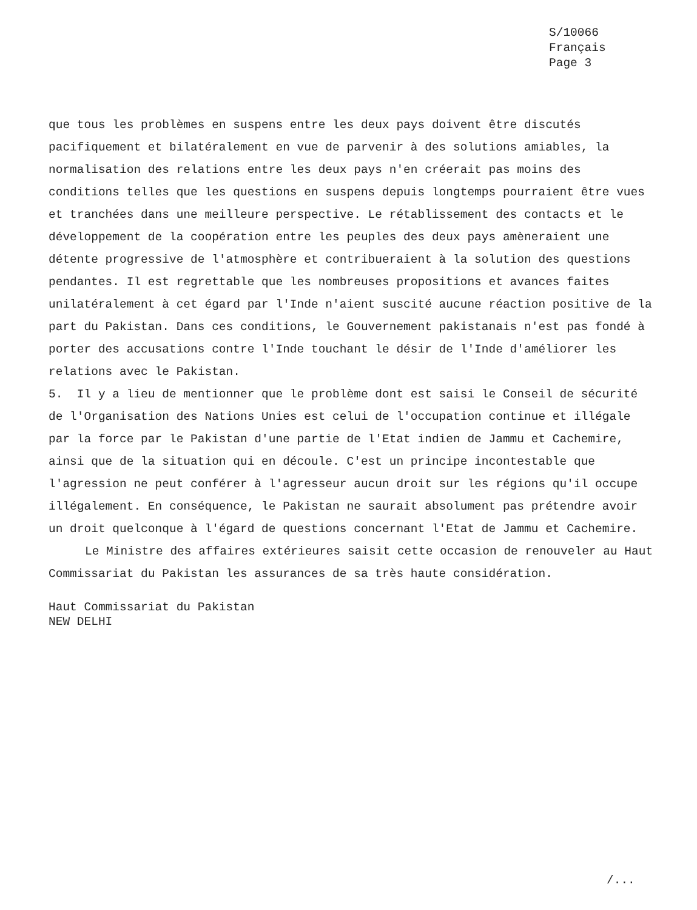S/10066
Français
Page 3
que tous les problèmes en suspens entre les deux pays doivent être discutés pacifiquement et bilatéralement en vue de parvenir à des solutions amiables, la normalisation des relations entre les deux pays n'en créerait pas moins des conditions telles que les questions en suspens depuis longtemps pourraient être vues et tranchées dans une meilleure perspective. Le rétablissement des contacts et le développement de la coopération entre les peuples des deux pays amèneraient une détente progressive de l'atmosphère et contribueraient à la solution des questions pendantes. Il est regrettable que les nombreuses propositions et avances faites unilatéralement à cet égard par l'Inde n'aient suscité aucune réaction positive de la part du Pakistan. Dans ces conditions, le Gouvernement pakistanais n'est pas fondé à porter des accusations contre l'Inde touchant le désir de l'Inde d'améliorer les relations avec le Pakistan.
5. Il y a lieu de mentionner que le problème dont est saisi le Conseil de sécurité de l'Organisation des Nations Unies est celui de l'occupation continue et illégale par la force par le Pakistan d'une partie de l'Etat indien de Jammu et Cachemire, ainsi que de la situation qui en découle. C'est un principe incontestable que l'agression ne peut conférer à l'agresseur aucun droit sur les régions qu'il occupe illégalement. En conséquence, le Pakistan ne saurait absolument pas prétendre avoir un droit quelconque à l'égard de questions concernant l'Etat de Jammu et Cachemire.
Le Ministre des affaires extérieures saisit cette occasion de renouveler au Haut Commissariat du Pakistan les assurances de sa très haute considération.
Haut Commissariat du Pakistan
NEW DELHI
/...